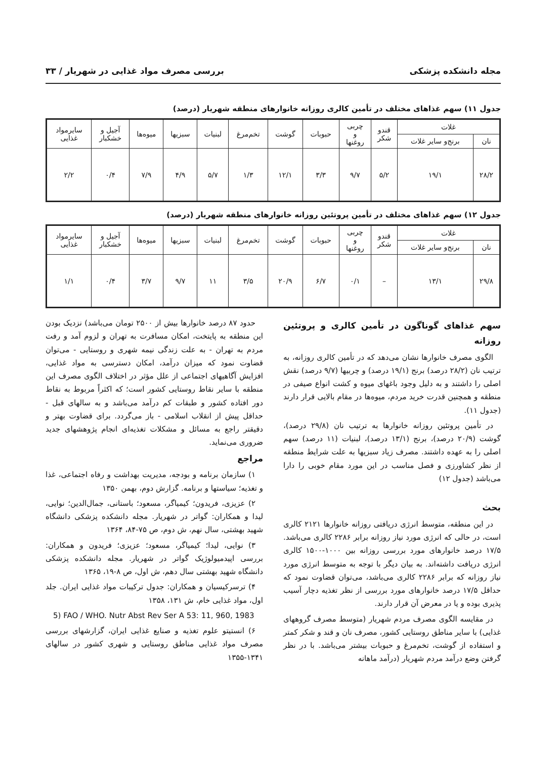مجله دانشکده پزشکی بررسی مصرف مواد غذایی در شهریار / ۳۳
جدول ۱۱) سهم غذاهای مختلف در تأمین کالری روزانه خانوارهای منطقه شهریار (درصد)
| غلات | | قندو شکر | چربی و روغنها | حبوبات | گوشت | تخم‌مرغ | لبنیات | سبزیها | میوه‌ها | آجیل و خشکبار | سایرمواد غذایی |
| --- | --- | --- | --- | --- | --- | --- | --- | --- | --- | --- | --- |
| نان | برنج‌و سایر غلات | | | | | | | | | | |
| ۲۸/۲ | ۱۹/۱ | ۵/۲ | ۹/۷ | ۳/۳ | ۱۲/۱ | ۱/۳ | ۵/۷ | ۴/۹ | ۷/۹ | ۰/۴ | ۲/۲ |
جدول ۱۲) سهم غذاهای مختلف در تأمین پروتئین روزانه خانوارهای منطقه شهریار (درصد)
| غلات | | قندو شکر | چربی و روغنها | حبوبات | گوشت | تخم‌مرغ | لبنیات | سبزیها | میوه‌ها | آجیل و خشکبار | سایرمواد غذایی |
| --- | --- | --- | --- | --- | --- | --- | --- | --- | --- | --- | --- |
| نان | برنج‌و سایر غلات | | | | | | | | | | |
| ۲۹/۸ | ۱۳/۱ | – | ۰/۱ | ۶/۷ | ۲۰/۹ | ۳/۵ | ۱۱ | ۹/۷ | ۳/۷ | ۰/۴ | ۱/۱ |
سهم غذاهای گوناگون در تأمین کالری و پروتئین روزانه
الگوی مصرف خانوارها نشان می‌دهد که در تأمین کالری روزانه، به ترتیب نان (۲۸/۲ درصد) برنج (۱۹/۱ درصد) و چربیها (۹/۷ درصد) نقش اصلی را داشتند و به دلیل وجود باغهای میوه و کشت انواع صیفی در منطقه و همچنین قدرت خرید مردم، میوه‌ها در مقام بالایی قرار دارند (جدول ۱۱).
در تأمین پروتئین روزانه خانوارها به ترتیب نان (۲۹/۸ درصد)، گوشت (۲۰/۹ درصد)، برنج (۱۳/۱ درصد)، لبنیات (۱۱ درصد) سهم اصلی را به عهده داشتند. مصرف زیاد سبزیها به علت شرایط منطقه از نظر کشاورزی و فصل مناسب در این مورد مقام خوبی را دارا می‌باشد (جدول ۱۲)
بحث
در این منطقه، متوسط انرژی دریافتی روزانه خانوارها ۲۱۲۱ کالری است، در حالی که انرژی مورد نیاز روزانه برابر ۲۲۸۶ کالری می‌باشد. ۱۷/۵ درصد خانوارهای مورد بررسی روزانه بین ۱۰۰۰-۱۵۰۰ کالری انرژی دریافت داشته‌اند. به بیان دیگر با توجه به متوسط انرژی مورد نیاز روزانه که برابر ۲۲۸۶ کالری می‌باشد، می‌توان قضاوت نمود که حداقل ۱۷/۵ درصد خانوارهای مورد بررسی از نظر تغذیه دچار آسیب پذیری بوده و یا در معرض آن قرار دارند.
در مقایسه الگوی مصرف مردم شهریار (متوسط مصرف گروههای غذایی) با سایر مناطق روستایی کشور، مصرف نان و قند و شکر کمتر و استفاده از گوشت، تخم‌مرغ و حبوبات بیشتر می‌باشد. با در نظر گرفتن وضع درآمد مردم شهریار (درآمد ماهانه
حدود ۸۷ درصد خانوارها بیش از ۲۵۰۰ تومان می‌باشد) نزدیک بودن این منطقه به پایتخت، امکان مسافرت به تهران و لزوم آمد و رفت مردم به تهران - به علت زندگی نیمه شهری و روستایی - می‌توان قضاوت نمود که میزان درآمد، امکان دسترسی به مواد غذایی، افزایش آگاهیهای اجتماعی از علل مؤثر در اختلاف الگوی مصرف این منطقه با سایر نقاط روستایی کشور است؛ که اکثراً مربوط به نقاط دور افتاده کشور و طبقات کم درآمد می‌باشد و به سالهای قبل - حداقل پیش از انقلاب اسلامی - باز می‌گردد. برای قضاوت بهتر و دقیقتر راجع به مسائل و مشکلات تغذیه‌ای انجام پژوهشهای جدید ضروری می‌نماید.
مراجع
۱) سازمان برنامه و بودجه، مدیریت بهداشت و رفاه اجتماعی، غذا و تغذیه؛ سیاستها و برنامه. گزارش دوم، بهمن ۱۳۵۰
۲) عزیزی، فریدون؛ کیمیاگر، مسعود؛ باستانی، جمال‌الدین؛ نوایی، لیدا و همکاران: گواتر در شهریار. مجله دانشکده پزشکی دانشگاه شهید بهشتی، سال نهم، ش دوم، ص ۷۵-۸۴، ۱۳۶۴
۳) نوایی، لیدا؛ کیمیاگر، مسعود؛ عزیزی؛ فریدون و همکاران: بررسی اپیدمیولوژیک گواتر در شهریار. مجله دانشکده پزشکی دانشگاه شهید بهشتی سال دهم، ش اول، ص ۸-۱۹، ۱۳۶۵
۴) ترسرکیسیان و همکاران: جدول ترکیبات مواد غذایی ایران. جلد اول، مواد غذایی خام، ش ۱۳۱، ۱۳۵۸
5) FAO / WHO. Nutr Abst Rev Ser A 53: 11, 960, 1983
۶) انستیتو علوم تغذیه و صنایع غذایی ایران، گزارشهای بررسی مصرف مواد غذایی مناطق روستایی و شهری کشور در سالهای ۱۳۴۱-۱۳۵۵